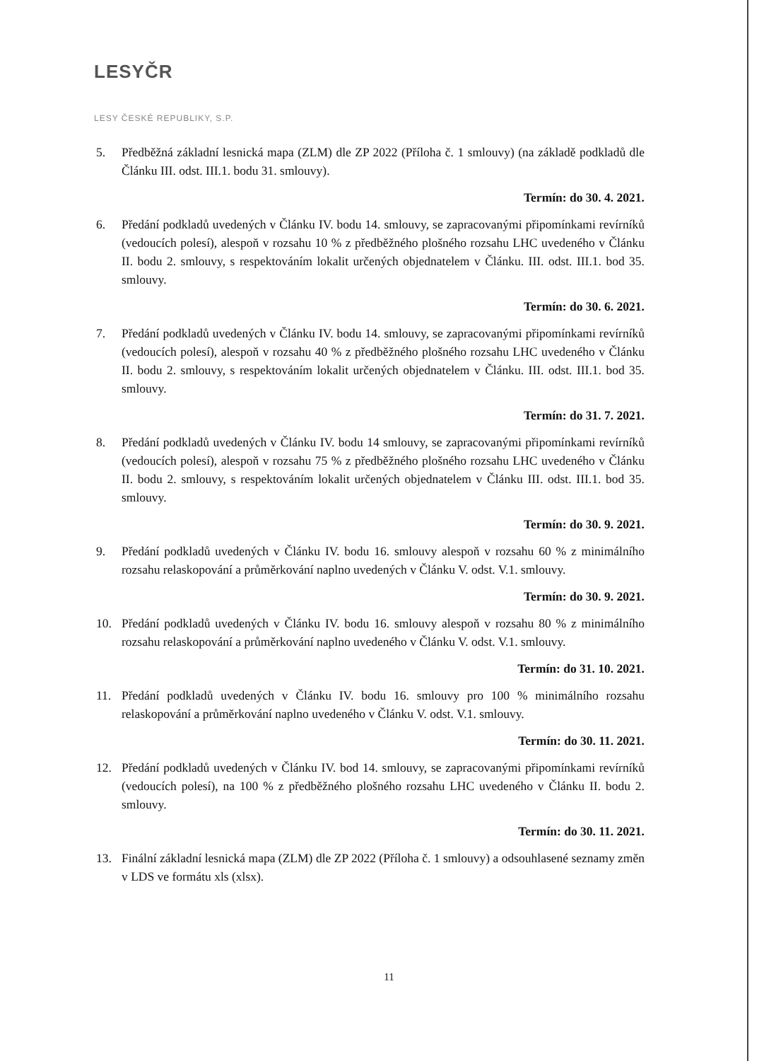LESYČR
LESY ČESKÉ REPUBLIKY, S.P.
5. Předběžná základní lesnická mapa (ZLM) dle ZP 2022 (Příloha č. 1 smlouvy) (na základě podkladů dle Článku III. odst. III.1. bodu 31. smlouvy).
Termín: do 30. 4. 2021.
6. Předání podkladů uvedených v Článku IV. bodu 14. smlouvy, se zapracovanými připomínkami revírníků (vedoucích polesí), alespoň v rozsahu 10 % z předběžného plošného rozsahu LHC uvedeného v Článku II. bodu 2. smlouvy, s respektováním lokalit určených objednatelem v Článku. III. odst. III.1. bod 35. smlouvy.
Termín: do 30. 6. 2021.
7. Předání podkladů uvedených v Článku IV. bodu 14. smlouvy, se zapracovanými připomínkami revírníků (vedoucích polesí), alespoň v rozsahu 40 % z předběžného plošného rozsahu LHC uvedeného v Článku II. bodu 2. smlouvy, s respektováním lokalit určených objednatelem v Článku. III. odst. III.1. bod 35. smlouvy.
Termín: do 31. 7. 2021.
8. Předání podkladů uvedených v Článku IV. bodu 14 smlouvy, se zapracovanými připomínkami revírníků (vedoucích polesí), alespoň v rozsahu 75 % z předběžného plošného rozsahu LHC uvedeného v Článku II. bodu 2. smlouvy, s respektováním lokalit určených objednatelem v Článku III. odst. III.1. bod 35. smlouvy.
Termín: do 30. 9. 2021.
9. Předání podkladů uvedených v Článku IV. bodu 16. smlouvy alespoň v rozsahu 60 % z minimálního rozsahu relaskopování a průměrkování naplno uvedených v Článku V. odst. V.1. smlouvy.
Termín: do 30. 9. 2021.
10. Předání podkladů uvedených v Článku IV. bodu 16. smlouvy alespoň v rozsahu 80 % z minimálního rozsahu relaskopování a průměrkování naplno uvedeného v Článku V. odst. V.1. smlouvy.
Termín: do 31. 10. 2021.
11. Předání podkladů uvedených v Článku IV. bodu 16. smlouvy pro 100 % minimálního rozsahu relaskopování a průměrkování naplno uvedeného v Článku V. odst. V.1. smlouvy.
Termín: do 30. 11. 2021.
12. Předání podkladů uvedených v Článku IV. bod 14. smlouvy, se zapracovanými připomínkami revírníků (vedoucích polesí), na 100 % z předběžného plošného rozsahu LHC uvedeného v Článku II. bodu 2. smlouvy.
Termín: do 30. 11. 2021.
13. Finální základní lesnická mapa (ZLM) dle ZP 2022 (Příloha č. 1 smlouvy) a odsouhlasené seznamy změn v LDS ve formátu xls (xlsx).
11